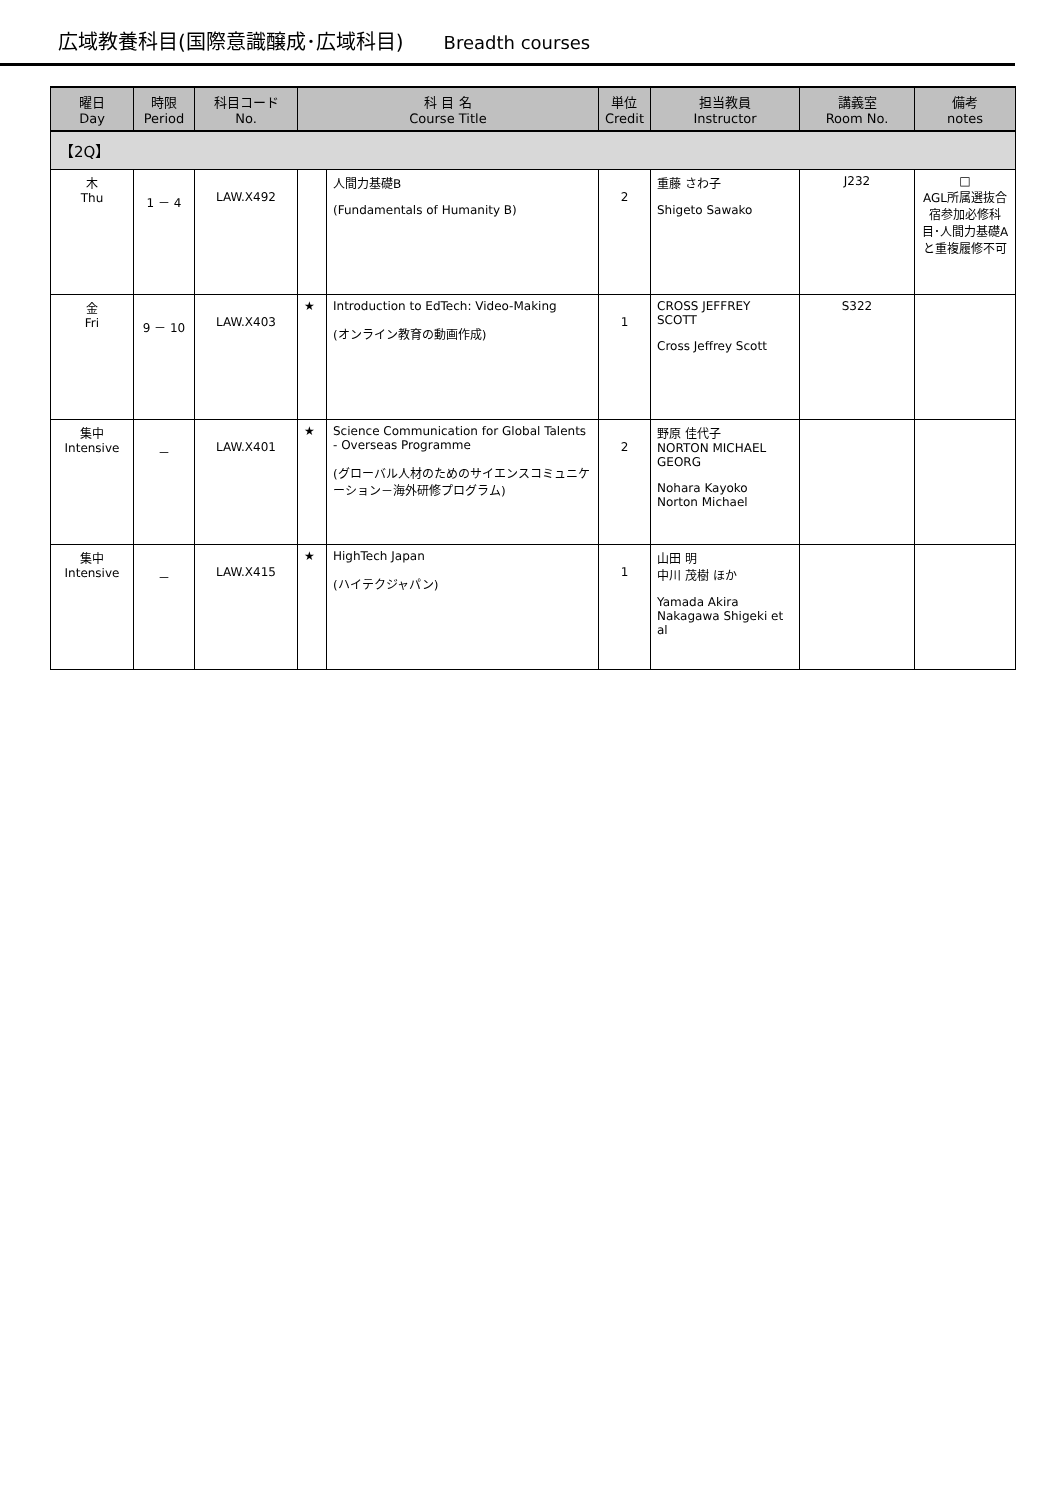広域教養科目(国際意識醸成･広域科目) Breadth courses
| 曜日 Day | 時限 Period | 科目コード No. | 科 目 名 Course Title | | 単位 Credit | 担当教員 Instructor | 講義室 Room No. | 備考 notes |
| --- | --- | --- | --- | --- | --- | --- | --- | --- |
| 【2Q】 | | | | | | | | |
| 木 Thu | 1 － 4 | LAW.X492 | | 人間力基礎B (Fundamentals of Humanity B) | 2 | 重藤 さわ子 Shigeto Sawako | J232 | □ AGL所属選抜合宿参加必修科目･人間力基礎Aと重複履修不可 |
| 金 Fri | 9 － 10 | LAW.X403 | ★ | Introduction to EdTech: Video-Making (オンライン教育の動画作成) | 1 | CROSS JEFFREY SCOTT Cross Jeffrey Scott | S322 | |
| 集中 Intensive | － | LAW.X401 | ★ | Science Communication for Global Talents - Overseas Programme (グローバル人材のためのサイエンスコミュニケーション－海外研修プログラム) | 2 | 野原 佳代子 NORTON MICHAEL GEORG Nohara Kayoko Norton Michael | | |
| 集中 Intensive | － | LAW.X415 | ★ | HighTech Japan (ハイテクジャパン) | 1 | 山田 明 中川 茂樹 ほか Yamada Akira Nakagawa Shigeki et al | | |